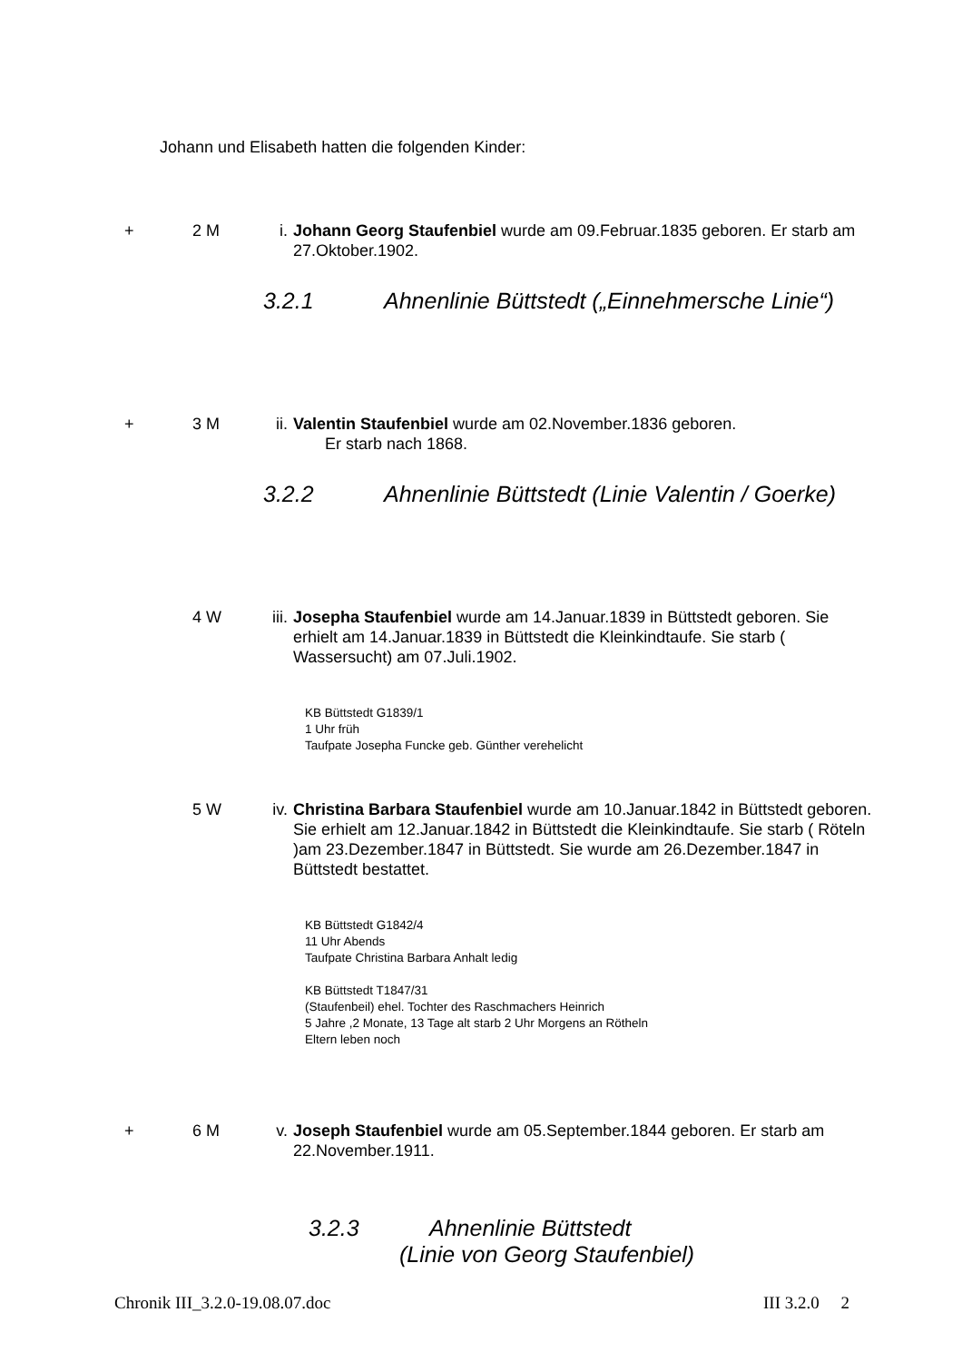Johann und Elisabeth hatten die folgenden Kinder:
+ 2 M i. Johann Georg Staufenbiel wurde am 09.Februar.1835 geboren. Er starb am 27.Oktober.1902.
3.2.1 Ahnenlinie Büttstedt („Einnehmersche Linie“)
+ 3 M ii. Valentin Staufenbiel wurde am 02.November.1836 geboren.
Er starb nach 1868.
3.2.2 Ahnenlinie Büttstedt (Linie Valentin / Goerke)
4 W iii.
Josepha Staufenbiel wurde am 14.Januar.1839 in Büttstedt geboren. Sie erhielt am 14.Januar.1839 in Büttstedt die Kleinkindtaufe. Sie starb ( Wassersucht) am 07.Juli.1902.
KB Büttstedt G1839/1
1 Uhr früh
Taufpate Josepha Funcke geb. Günther verehelicht
5 W iv. Christina Barbara Staufenbiel wurde am 10.Januar.1842 in Büttstedt geboren. Sie erhielt am 12.Januar.1842 in Büttstedt die Kleinkindtaufe. Sie starb ( Röteln )am 23.Dezember.1847 in Büttstedt. Sie wurde am 26.Dezember.1847 in Büttstedt bestattet.
KB Büttstedt G1842/4
11 Uhr Abends
Taufpate Christina Barbara Anhalt ledig
KB Büttstedt T1847/31
(Staufenbeil) ehel. Tochter des Raschmachers Heinrich
5 Jahre ,2 Monate, 13 Tage alt starb 2 Uhr Morgens an Rötheln
Eltern leben noch
+ 6 M v. Joseph Staufenbiel wurde am 05.September.1844 geboren. Er starb am 22.November.1911.
3.2.3 Ahnenlinie Büttstedt
(Linie von Georg Staufenbiel)
Chronik III_3.2.0-19.08.07.doc III 3.2.0 2